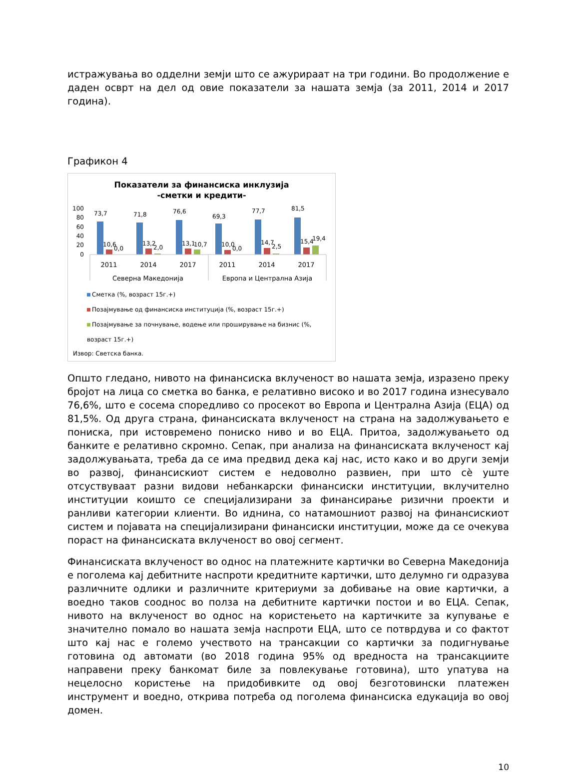истражувања во одделни земји што се ажурираат на три години. Во продолжение е даден осврт на дел од овие показатели за нашата земја (за 2011, 2014 и 2017 година).
Графикон 4
Показатели за финансиска инклузија
-сметки и кредити-
100
80
60
40
20
0
73,7
71,8
76,6
69,3
77,7
81,5
10,6
0,0
13,2
2,0
13,1
10,7
10,0
0,0
14,7
2,5
15,4
19,4
2011
2014
2017
2011
2014
2017
Северна Македонија
Европа и Централна Азија
Сметка (%, возраст 15г.+)
Позајмување од финансиска институција (%, возраст 15г.+)
Позајмување за почнување, водење или проширување на бизнис (%, возраст 15г.+)
Извор: Светска банка.
Општо гледано, нивото на финансиска вклученост во нашата земја, изразено преку бројот на лица со сметка во банка, е релативно високо и во 2017 година изнесувало 76,6%, што е сосема споредливо со просекот во Европа и Централна Азија (ЕЦА) од 81,5%. Од друга страна, финансиската вклученост на страна на задолжувањето е пониска, при истовремено пониско ниво и во ЕЦА. Притоа, задолжувањето од банките е релативно скромно. Сепак, при анализа на финансиската вклученост кај задолжувањата, треба да се има предвид дека кај нас, исто како и во други земји во развој, финансискиот систем е недоволно развиен, при што сè уште отсуствуваат разни видови небанкарски финансиски институции, вклучително институции коишто се специјализирани за финансирање ризични проекти и ранливи категории клиенти. Во иднина, со натамошниот развој на финансискиот систем и појавата на специјализирани финансиски институции, може да се очекува пораст на финансиската вклученост во овој сегмент.
Финансиската вклученост во однос на платежните картички во Северна Македонија е поголема кај дебитните наспроти кредитните картички, што делумно ги одразува различните одлики и различните критериуми за добивање на овие картички, а воедно таков сооднос во полза на дебитните картички постои и во ЕЦА. Сепак, нивото на вклученост во однос на користењето на картичките за купување е значително помало во нашата земја наспроти ЕЦА, што се потврдува и со фактот што кај нас е големо учеството на трансакции со картички за подигнување готовина од автомати (во 2018 година 95% од вредноста на трансакциите направени преку банкомат биле за повлекување готовина), што упатува на нецелосно користење на придобивките од овој безготовински платежен инструмент и воедно, открива потреба од поголема финансиска едукација во овој домен.
10